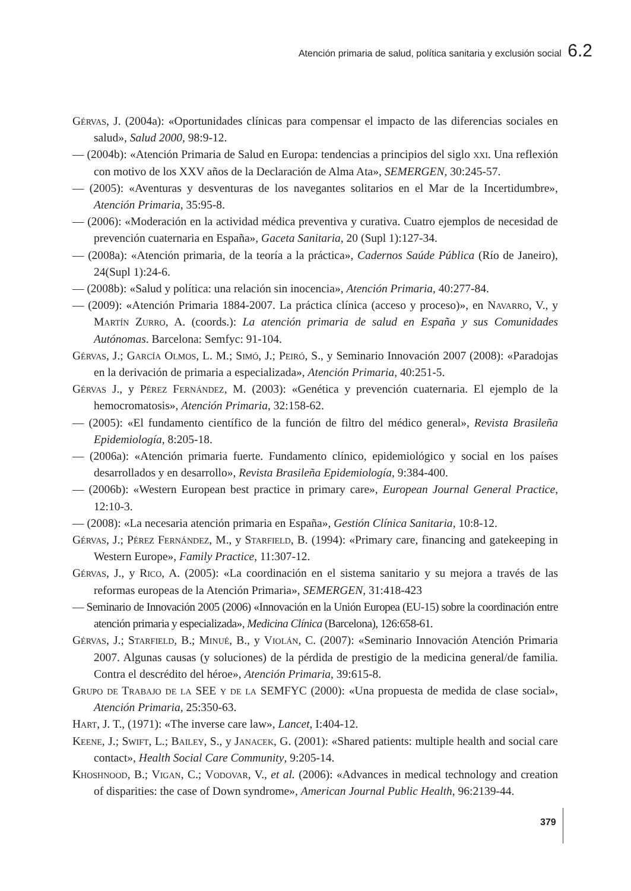Atención primaria de salud, política sanitaria y exclusión social 6.2
Gérvas, J. (2004a): «Oportunidades clínicas para compensar el impacto de las diferencias sociales en salud», Salud 2000, 98:9-12.
— (2004b): «Atención Primaria de Salud en Europa: tendencias a principios del siglo xxi. Una reflexión con motivo de los XXV años de la Declaración de Alma Ata», SEMERGEN, 30:245-57.
— (2005): «Aventuras y desventuras de los navegantes solitarios en el Mar de la Incertidumbre», Atención Primaria, 35:95-8.
— (2006): «Moderación en la actividad médica preventiva y curativa. Cuatro ejemplos de necesidad de prevención cuaternaria en España», Gaceta Sanitaria, 20 (Supl 1):127-34.
— (2008a): «Atención primaria, de la teoría a la práctica», Cadernos Saúde Pública (Río de Janeiro), 24(Supl 1):24-6.
— (2008b): «Salud y política: una relación sin inocencia», Atención Primaria, 40:277-84.
— (2009): «Atención Primaria 1884-2007. La práctica clínica (acceso y proceso)», en Navarro, V., y Martín Zurro, A. (coords.): La atención primaria de salud en España y sus Comunidades Autónomas. Barcelona: Semfyc: 91-104.
Gérvas, J.; García Olmos, L. M.; Simó, J.; Peiró, S., y Seminario Innovación 2007 (2008): «Paradojas en la derivación de primaria a especializada», Atención Primaria, 40:251-5.
Gérvas J., y Pérez Fernández, M. (2003): «Genética y prevención cuaternaria. El ejemplo de la hemocromatosis», Atención Primaria, 32:158-62.
— (2005): «El fundamento científico de la función de filtro del médico general», Revista Brasileña Epidemiología, 8:205-18.
— (2006a): «Atención primaria fuerte. Fundamento clínico, epidemiológico y social en los países desarrollados y en desarrollo», Revista Brasileña Epidemiología, 9:384-400.
— (2006b): «Western European best practice in primary care», European Journal General Practice, 12:10-3.
— (2008): «La necesaria atención primaria en España», Gestión Clínica Sanitaria, 10:8-12.
Gérvas, J.; Pérez Fernández, M., y Starfield, B. (1994): «Primary care, financing and gatekeeping in Western Europe», Family Practice, 11:307-12.
Gérvas, J., y Rico, A. (2005): «La coordinación en el sistema sanitario y su mejora a través de las reformas europeas de la Atención Primaria», SEMERGEN, 31:418-423
— Seminario de Innovación 2005 (2006) «Innovación en la Unión Europea (EU-15) sobre la coordinación entre atención primaria y especializada», Medicina Clínica (Barcelona), 126:658-61.
Gérvas, J.; Starfield, B.; Minué, B., y Violán, C. (2007): «Seminario Innovación Atención Primaria 2007. Algunas causas (y soluciones) de la pérdida de prestigio de la medicina general/de familia. Contra el descrédito del héroe», Atención Primaria, 39:615-8.
Grupo de Trabajo de la SEE y de la SEMFYC (2000): «Una propuesta de medida de clase social», Atención Primaria, 25:350-63.
Hart, J. T., (1971): «The inverse care law», Lancet, I:404-12.
Keene, J.; Swift, L.; Bailey, S., y Janacek, G. (2001): «Shared patients: multiple health and social care contact», Health Social Care Community, 9:205-14.
Khoshnood, B.; Vigan, C.; Vodovar, V., et al. (2006): «Advances in medical technology and creation of disparities: the case of Down syndrome», American Journal Public Health, 96:2139-44.
379